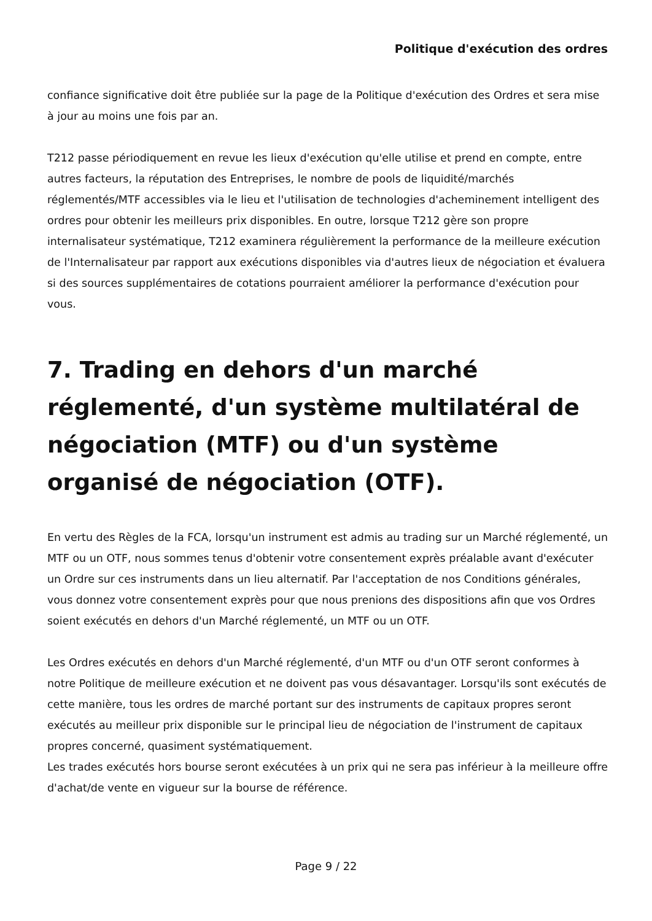Politique d'exécution des ordres
confiance significative doit être publiée sur la page de la Politique d'exécution des Ordres et sera mise à jour au moins une fois par an.
T212 passe périodiquement en revue les lieux d'exécution qu'elle utilise et prend en compte, entre autres facteurs, la réputation des Entreprises, le nombre de pools de liquidité/marchés réglementés/MTF accessibles via le lieu et l'utilisation de technologies d'acheminement intelligent des ordres pour obtenir les meilleurs prix disponibles. En outre, lorsque T212 gère son propre internalisateur systématique, T212 examinera régulièrement la performance de la meilleure exécution de l'Internalisateur par rapport aux exécutions disponibles via d'autres lieux de négociation et évaluera si des sources supplémentaires de cotations pourraient améliorer la performance d'exécution pour vous.
7. Trading en dehors d'un marché réglementé, d'un système multilatéral de négociation (MTF) ou d'un système organisé de négociation (OTF).
En vertu des Règles de la FCA, lorsqu'un instrument est admis au trading sur un Marché réglementé, un MTF ou un OTF, nous sommes tenus d'obtenir votre consentement exprès préalable avant d'exécuter un Ordre sur ces instruments dans un lieu alternatif. Par l'acceptation de nos Conditions générales, vous donnez votre consentement exprès pour que nous prenions des dispositions afin que vos Ordres soient exécutés en dehors d'un Marché réglementé, un MTF ou un OTF.
Les Ordres exécutés en dehors d'un Marché réglementé, d'un MTF ou d'un OTF seront conformes à notre Politique de meilleure exécution et ne doivent pas vous désavantager. Lorsqu'ils sont exécutés de cette manière, tous les ordres de marché portant sur des instruments de capitaux propres seront exécutés au meilleur prix disponible sur le principal lieu de négociation de l'instrument de capitaux propres concerné, quasiment systématiquement.
Les trades exécutés hors bourse seront exécutées à un prix qui ne sera pas inférieur à la meilleure offre d'achat/de vente en vigueur sur la bourse de référence.
Page 9 / 22